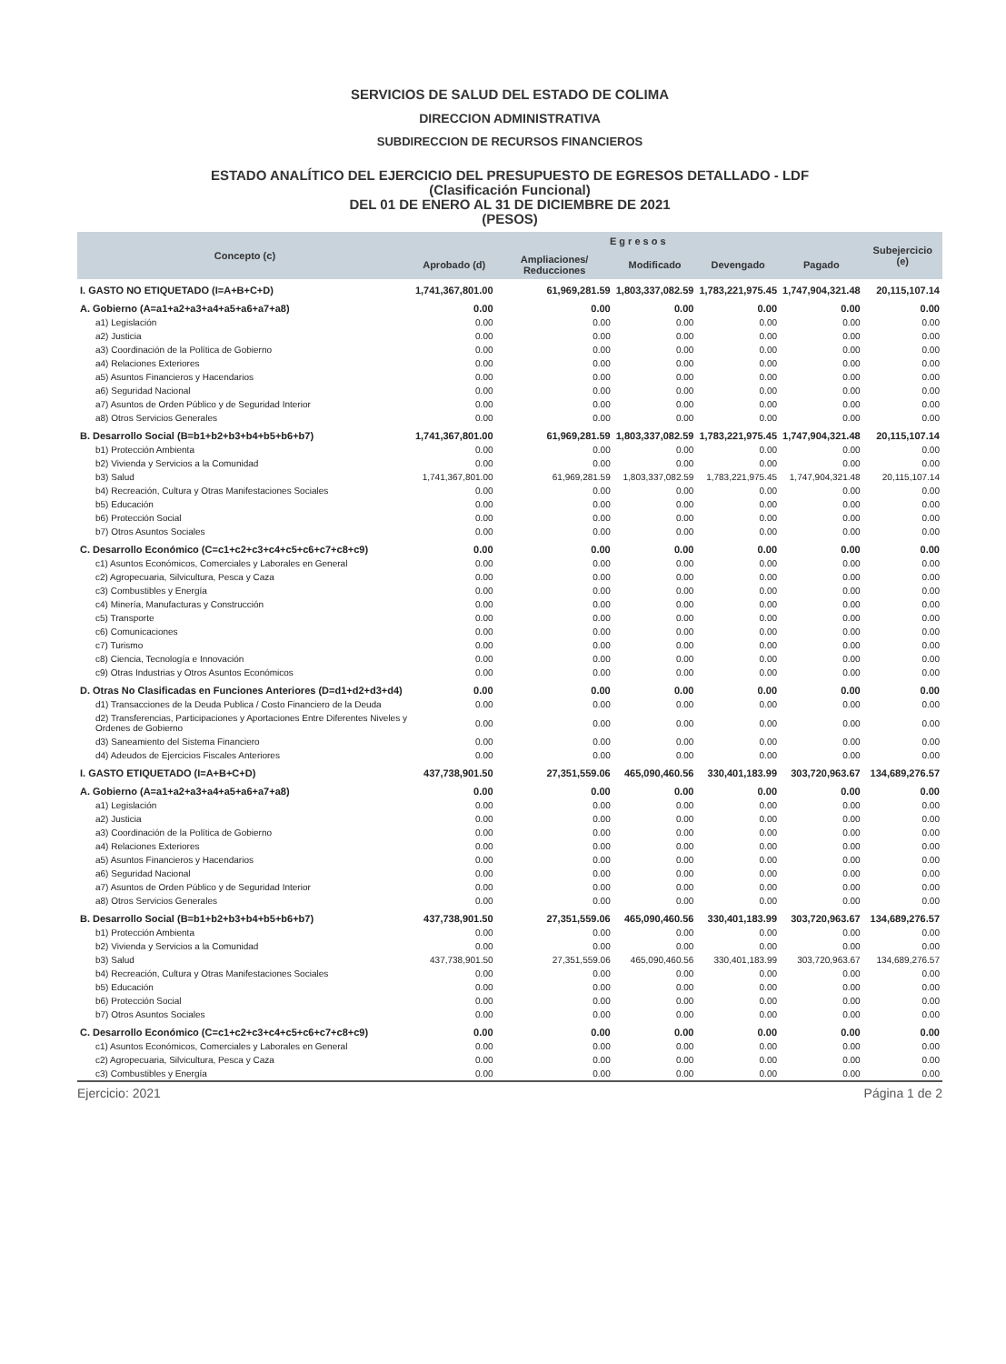SERVICIOS DE SALUD DEL ESTADO DE COLIMA
DIRECCION ADMINISTRATIVA
SUBDIRECCION DE RECURSOS FINANCIEROS
ESTADO ANALÍTICO DEL EJERCICIO DEL PRESUPUESTO DE EGRESOS DETALLADO - LDF
(Clasificación Funcional)
DEL 01 DE ENERO AL 31 DE DICIEMBRE DE 2021
(PESOS)
| Concepto (c) | E g r e s o s | | | | | Subejercicio (e) |
| --- | --- | --- | --- | --- | --- | --- |
| | Aprobado (d) | Ampliaciones/ Reducciones | Modificado | Devengado | Pagado | |
| I. GASTO NO ETIQUETADO (I=A+B+C+D) | 1,741,367,801.00 | 61,969,281.59 | 1,803,337,082.59 | 1,783,221,975.45 | 1,747,904,321.48 | 20,115,107.14 |
| A. Gobierno (A=a1+a2+a3+a4+a5+a6+a7+a8) | 0.00 | 0.00 | 0.00 | 0.00 | 0.00 | 0.00 |
| a1) Legislación | 0.00 | 0.00 | 0.00 | 0.00 | 0.00 | 0.00 |
| a2) Justicia | 0.00 | 0.00 | 0.00 | 0.00 | 0.00 | 0.00 |
| a3) Coordinación de la Política de Gobierno | 0.00 | 0.00 | 0.00 | 0.00 | 0.00 | 0.00 |
| a4) Relaciones Exteriores | 0.00 | 0.00 | 0.00 | 0.00 | 0.00 | 0.00 |
| a5) Asuntos Financieros y Hacendarios | 0.00 | 0.00 | 0.00 | 0.00 | 0.00 | 0.00 |
| a6) Seguridad Nacional | 0.00 | 0.00 | 0.00 | 0.00 | 0.00 | 0.00 |
| a7) Asuntos de Orden Público y de Seguridad Interior | 0.00 | 0.00 | 0.00 | 0.00 | 0.00 | 0.00 |
| a8) Otros Servicios Generales | 0.00 | 0.00 | 0.00 | 0.00 | 0.00 | 0.00 |
| B. Desarrollo Social (B=b1+b2+b3+b4+b5+b6+b7) | 1,741,367,801.00 | 61,969,281.59 | 1,803,337,082.59 | 1,783,221,975.45 | 1,747,904,321.48 | 20,115,107.14 |
| b1) Protección Ambienta | 0.00 | 0.00 | 0.00 | 0.00 | 0.00 | 0.00 |
| b2) Vivienda y Servicios a la Comunidad | 0.00 | 0.00 | 0.00 | 0.00 | 0.00 | 0.00 |
| b3) Salud | 1,741,367,801.00 | 61,969,281.59 | 1,803,337,082.59 | 1,783,221,975.45 | 1,747,904,321.48 | 20,115,107.14 |
| b4) Recreación, Cultura y Otras Manifestaciones Sociales | 0.00 | 0.00 | 0.00 | 0.00 | 0.00 | 0.00 |
| b5) Educación | 0.00 | 0.00 | 0.00 | 0.00 | 0.00 | 0.00 |
| b6) Protección Social | 0.00 | 0.00 | 0.00 | 0.00 | 0.00 | 0.00 |
| b7) Otros Asuntos Sociales | 0.00 | 0.00 | 0.00 | 0.00 | 0.00 | 0.00 |
| C. Desarrollo Económico (C=c1+c2+c3+c4+c5+c6+c7+c8+c9) | 0.00 | 0.00 | 0.00 | 0.00 | 0.00 | 0.00 |
| c1) Asuntos Económicos, Comerciales y Laborales en General | 0.00 | 0.00 | 0.00 | 0.00 | 0.00 | 0.00 |
| c2) Agropecuaria, Silvicultura, Pesca y Caza | 0.00 | 0.00 | 0.00 | 0.00 | 0.00 | 0.00 |
| c3) Combustibles y Energía | 0.00 | 0.00 | 0.00 | 0.00 | 0.00 | 0.00 |
| c4) Minería, Manufacturas y Construcción | 0.00 | 0.00 | 0.00 | 0.00 | 0.00 | 0.00 |
| c5) Transporte | 0.00 | 0.00 | 0.00 | 0.00 | 0.00 | 0.00 |
| c6) Comunicaciones | 0.00 | 0.00 | 0.00 | 0.00 | 0.00 | 0.00 |
| c7) Turismo | 0.00 | 0.00 | 0.00 | 0.00 | 0.00 | 0.00 |
| c8) Ciencia, Tecnología e Innovación | 0.00 | 0.00 | 0.00 | 0.00 | 0.00 | 0.00 |
| c9) Otras Industrias y Otros Asuntos Económicos | 0.00 | 0.00 | 0.00 | 0.00 | 0.00 | 0.00 |
| D. Otras No Clasificadas en Funciones Anteriores (D=d1+d2+d3+d4) | 0.00 | 0.00 | 0.00 | 0.00 | 0.00 | 0.00 |
| d1) Transacciones de la Deuda Publica / Costo Financiero de la Deuda | 0.00 | 0.00 | 0.00 | 0.00 | 0.00 | 0.00 |
| d2) Transferencias, Participaciones y Aportaciones Entre Diferentes Niveles y Ordenes de Gobierno | 0.00 | 0.00 | 0.00 | 0.00 | 0.00 | 0.00 |
| d3) Saneamiento del Sistema Financiero | 0.00 | 0.00 | 0.00 | 0.00 | 0.00 | 0.00 |
| d4) Adeudos de Ejercicios Fiscales Anteriores | 0.00 | 0.00 | 0.00 | 0.00 | 0.00 | 0.00 |
| I. GASTO ETIQUETADO (I=A+B+C+D) | 437,738,901.50 | 27,351,559.06 | 465,090,460.56 | 330,401,183.99 | 303,720,963.67 | 134,689,276.57 |
| A. Gobierno (A=a1+a2+a3+a4+a5+a6+a7+a8) | 0.00 | 0.00 | 0.00 | 0.00 | 0.00 | 0.00 |
| a1) Legislación | 0.00 | 0.00 | 0.00 | 0.00 | 0.00 | 0.00 |
| a2) Justicia | 0.00 | 0.00 | 0.00 | 0.00 | 0.00 | 0.00 |
| a3) Coordinación de la Política de Gobierno | 0.00 | 0.00 | 0.00 | 0.00 | 0.00 | 0.00 |
| a4) Relaciones Exteriores | 0.00 | 0.00 | 0.00 | 0.00 | 0.00 | 0.00 |
| a5) Asuntos Financieros y Hacendarios | 0.00 | 0.00 | 0.00 | 0.00 | 0.00 | 0.00 |
| a6) Seguridad Nacional | 0.00 | 0.00 | 0.00 | 0.00 | 0.00 | 0.00 |
| a7) Asuntos de Orden Público y de Seguridad Interior | 0.00 | 0.00 | 0.00 | 0.00 | 0.00 | 0.00 |
| a8) Otros Servicios Generales | 0.00 | 0.00 | 0.00 | 0.00 | 0.00 | 0.00 |
| B. Desarrollo Social (B=b1+b2+b3+b4+b5+b6+b7) | 437,738,901.50 | 27,351,559.06 | 465,090,460.56 | 330,401,183.99 | 303,720,963.67 | 134,689,276.57 |
| b1) Protección Ambienta | 0.00 | 0.00 | 0.00 | 0.00 | 0.00 | 0.00 |
| b2) Vivienda y Servicios a la Comunidad | 0.00 | 0.00 | 0.00 | 0.00 | 0.00 | 0.00 |
| b3) Salud | 437,738,901.50 | 27,351,559.06 | 465,090,460.56 | 330,401,183.99 | 303,720,963.67 | 134,689,276.57 |
| b4) Recreación, Cultura y Otras Manifestaciones Sociales | 0.00 | 0.00 | 0.00 | 0.00 | 0.00 | 0.00 |
| b5) Educación | 0.00 | 0.00 | 0.00 | 0.00 | 0.00 | 0.00 |
| b6) Protección Social | 0.00 | 0.00 | 0.00 | 0.00 | 0.00 | 0.00 |
| b7) Otros Asuntos Sociales | 0.00 | 0.00 | 0.00 | 0.00 | 0.00 | 0.00 |
| C. Desarrollo Económico (C=c1+c2+c3+c4+c5+c6+c7+c8+c9) | 0.00 | 0.00 | 0.00 | 0.00 | 0.00 | 0.00 |
| c1) Asuntos Económicos, Comerciales y Laborales en General | 0.00 | 0.00 | 0.00 | 0.00 | 0.00 | 0.00 |
| c2) Agropecuaria, Silvicultura, Pesca y Caza | 0.00 | 0.00 | 0.00 | 0.00 | 0.00 | 0.00 |
| c3) Combustibles y Energía | 0.00 | 0.00 | 0.00 | 0.00 | 0.00 | 0.00 |
Ejercicio: 2021 Página 1 de 2